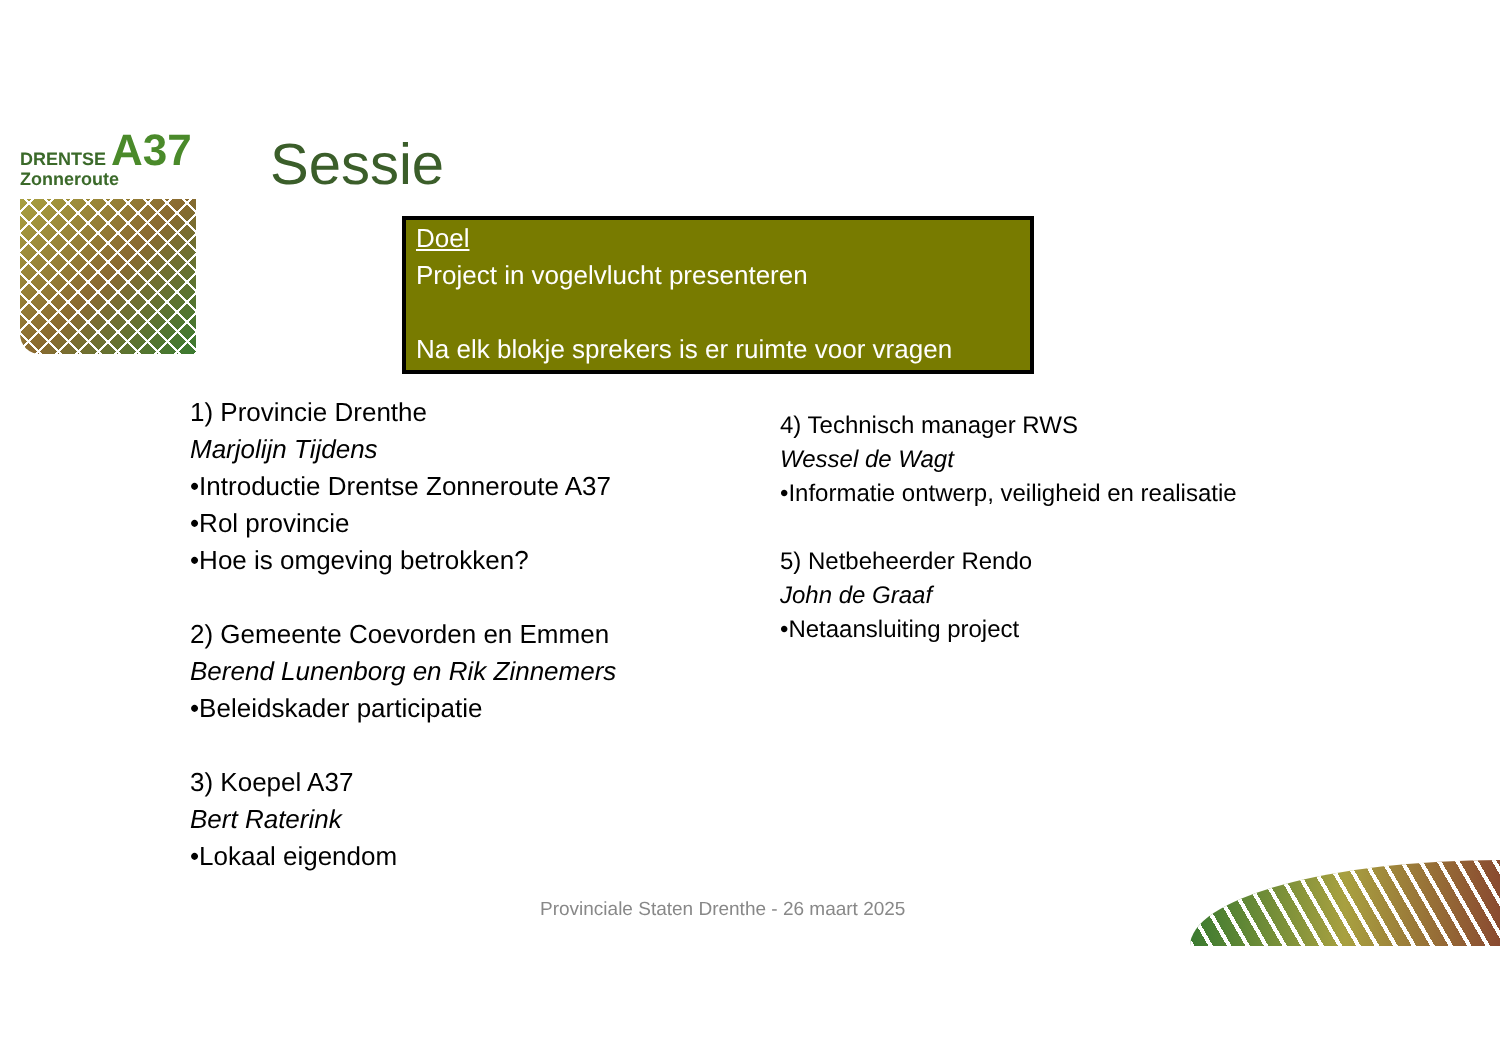DRENTSE A37
Zonneroute
Sessie
Doel
Project in vogelvlucht presenteren
Na elk blokje sprekers is er ruimte voor vragen
1) Provincie Drenthe
Marjolijn Tijdens
•Introductie Drentse Zonneroute A37
•Rol provincie
•Hoe is omgeving betrokken?
2) Gemeente Coevorden en Emmen
Berend Lunenborg en Rik Zinnemers
•Beleidskader participatie
3) Koepel A37
Bert Raterink
•Lokaal eigendom
4) Technisch manager RWS
Wessel de Wagt
•Informatie ontwerp, veiligheid en realisatie
5) Netbeheerder Rendo
John de Graaf
•Netaansluiting project
Provinciale Staten Drenthe - 26 maart 2025